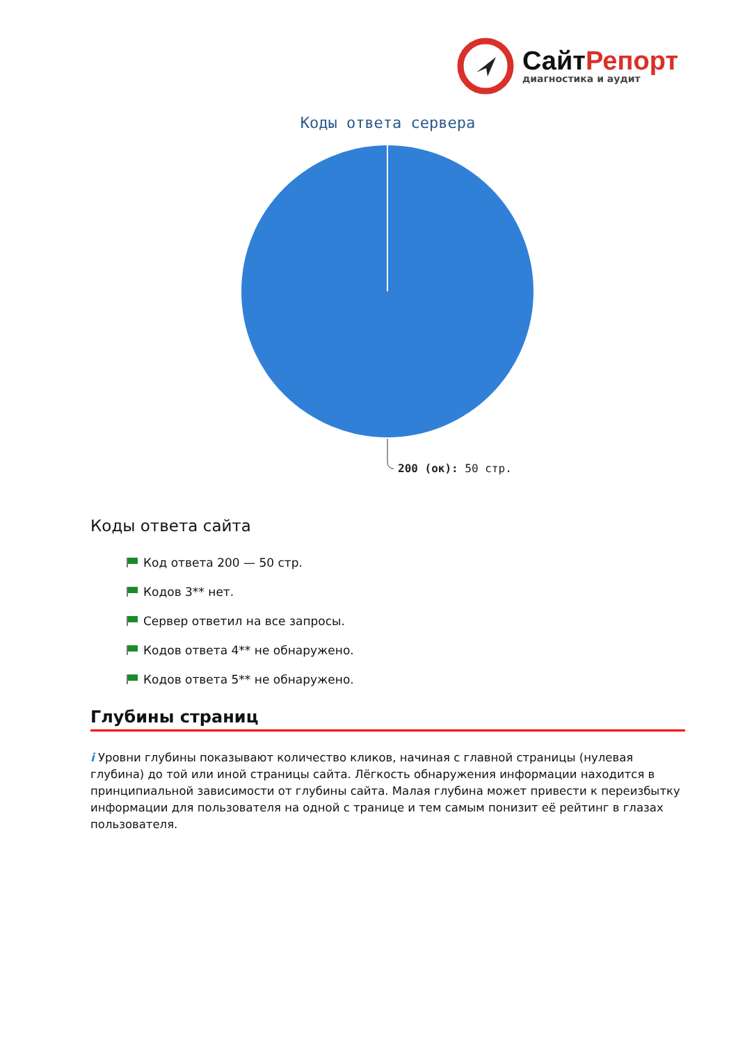СайтРепорт
диагностика и аудит
Коды ответа сервера
200 (ок): 50 стр.
Коды ответа сайта
Код ответа 200 — 50 стр.
Кодов 3** нет.
Сервер ответил на все запросы.
Кодов ответа 4** не обнаружено.
Кодов ответа 5** не обнаружено.
Глубины страниц
i Уровни глубины показывают количество кликов, начиная с главной страницы (нулевая глубина) до той или иной страницы сайта. Лёгкость обнаружения информации находится в принципиальной зависимости от глубины сайта. Малая глубина может привести к переизбытку информации для пользователя на одной с транице и тем самым понизит её рейтинг в глазах пользователя.